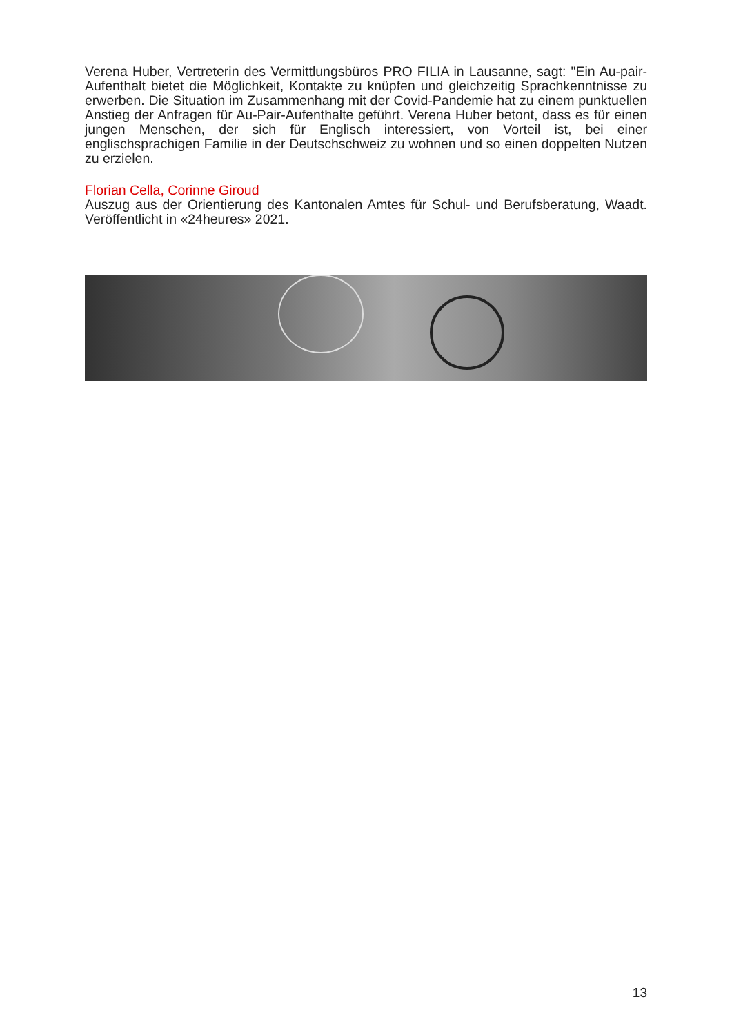Verena Huber, Vertreterin des Vermittlungsbüros PRO FILIA in Lausanne, sagt: "Ein Au-pair-Aufenthalt bietet die Möglichkeit, Kontakte zu knüpfen und gleichzeitig Sprachkenntnisse zu erwerben. Die Situation im Zusammenhang mit der Covid-Pandemie hat zu einem punktuellen Anstieg der Anfragen für Au-Pair-Aufenthalte geführt. Verena Huber betont, dass es für einen jungen Menschen, der sich für Englisch interessiert, von Vorteil ist, bei einer englischsprachigen Familie in der Deutschschweiz zu wohnen und so einen doppelten Nutzen zu erzielen.
Florian Cella, Corinne Giroud
Auszug aus der Orientierung des Kantonalen Amtes für Schul- und Berufsberatung, Waadt. Veröffentlicht in «24heures» 2021.
13